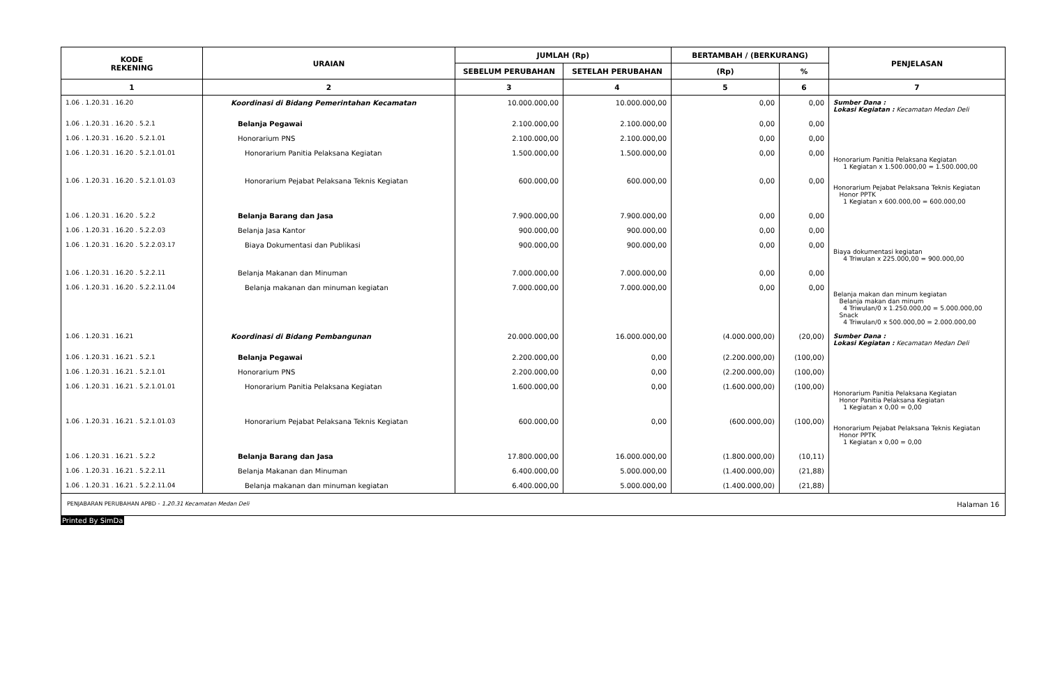| KODE REKENING | URAIAN | JUMLAH (Rp) | | BERTAMBAH / (BERKURANG) | | PENJELASAN |
| --- | --- | --- | --- | --- | --- | --- |
| | | SEBELUM PERUBAHAN | SETELAH PERUBAHAN | (Rp) | % | |
| 1 | 2 | 3 | 4 | 5 | 6 | 7 |
| 1.06 . 1.20.31 . 16.20 | Koordinasi di Bidang Pemerintahan Kecamatan | 10.000.000,00 | 10.000.000,00 | 0,00 | 0,00 | Sumber Dana : Lokasi Kegiatan : Kecamatan Medan Deli |
| 1.06 . 1.20.31 . 16.20 . 5.2.1 | Belanja Pegawai | 2.100.000,00 | 2.100.000,00 | 0,00 | 0,00 | |
| 1.06 . 1.20.31 . 16.20 . 5.2.1.01 | Honorarium PNS | 2.100.000,00 | 2.100.000,00 | 0,00 | 0,00 | |
| 1.06 . 1.20.31 . 16.20 . 5.2.1.01.01 | Honorarium Panitia Pelaksana Kegiatan | 1.500.000,00 | 1.500.000,00 | 0,00 | 0,00 | Honorarium Panitia Pelaksana Kegiatan 1 Kegiatan x 1.500.000,00 = 1.500.000,00 |
| 1.06 . 1.20.31 . 16.20 . 5.2.1.01.03 | Honorarium Pejabat Pelaksana Teknis Kegiatan | 600.000,00 | 600.000,00 | 0,00 | 0,00 | Honorarium Pejabat Pelaksana Teknis Kegiatan Honor PPTK 1 Kegiatan x 600.000,00 = 600.000,00 |
| 1.06 . 1.20.31 . 16.20 . 5.2.2 | Belanja Barang dan Jasa | 7.900.000,00 | 7.900.000,00 | 0,00 | 0,00 | |
| 1.06 . 1.20.31 . 16.20 . 5.2.2.03 | Belanja Jasa Kantor | 900.000,00 | 900.000,00 | 0,00 | 0,00 | |
| 1.06 . 1.20.31 . 16.20 . 5.2.2.03.17 | Biaya Dokumentasi dan Publikasi | 900.000,00 | 900.000,00 | 0,00 | 0,00 | Biaya dokumentasi kegiatan 4 Triwulan x 225.000,00 = 900.000,00 |
| 1.06 . 1.20.31 . 16.20 . 5.2.2.11 | Belanja Makanan dan Minuman | 7.000.000,00 | 7.000.000,00 | 0,00 | 0,00 | |
| 1.06 . 1.20.31 . 16.20 . 5.2.2.11.04 | Belanja makanan dan minuman kegiatan | 7.000.000,00 | 7.000.000,00 | 0,00 | 0,00 | Belanja makan dan minum kegiatan Belanja makan dan minum 4 Triwulan/0 x 1.250.000,00 = 5.000.000,00 Snack 4 Triwulan/0 x 500.000,00 = 2.000.000,00 |
| 1.06 . 1.20.31 . 16.21 | Koordinasi di Bidang Pembangunan | 20.000.000,00 | 16.000.000,00 | (4.000.000,00) | (20,00) | Sumber Dana : Lokasi Kegiatan : Kecamatan Medan Deli |
| 1.06 . 1.20.31 . 16.21 . 5.2.1 | Belanja Pegawai | 2.200.000,00 | 0,00 | (2.200.000,00) | (100,00) | |
| 1.06 . 1.20.31 . 16.21 . 5.2.1.01 | Honorarium PNS | 2.200.000,00 | 0,00 | (2.200.000,00) | (100,00) | |
| 1.06 . 1.20.31 . 16.21 . 5.2.1.01.01 | Honorarium Panitia Pelaksana Kegiatan | 1.600.000,00 | 0,00 | (1.600.000,00) | (100,00) | Honorarium Panitia Pelaksana Kegiatan Honor Panitia Pelaksana Kegiatan 1 Kegiatan x 0,00 = 0,00 |
| 1.06 . 1.20.31 . 16.21 . 5.2.1.01.03 | Honorarium Pejabat Pelaksana Teknis Kegiatan | 600.000,00 | 0,00 | (600.000,00) | (100,00) | Honorarium Pejabat Pelaksana Teknis Kegiatan Honor PPTK 1 Kegiatan x 0,00 = 0,00 |
| 1.06 . 1.20.31 . 16.21 . 5.2.2 | Belanja Barang dan Jasa | 17.800.000,00 | 16.000.000,00 | (1.800.000,00) | (10,11) | |
| 1.06 . 1.20.31 . 16.21 . 5.2.2.11 | Belanja Makanan dan Minuman | 6.400.000,00 | 5.000.000,00 | (1.400.000,00) | (21,88) | |
| 1.06 . 1.20.31 . 16.21 . 5.2.2.11.04 | Belanja makanan dan minuman kegiatan | 6.400.000,00 | 5.000.000,00 | (1.400.000,00) | (21,88) | |
PENJABARAN PERUBAHAN APBD - 1.20.31 Kecamatan Medan Deli Halaman 16
Printed By SimDa